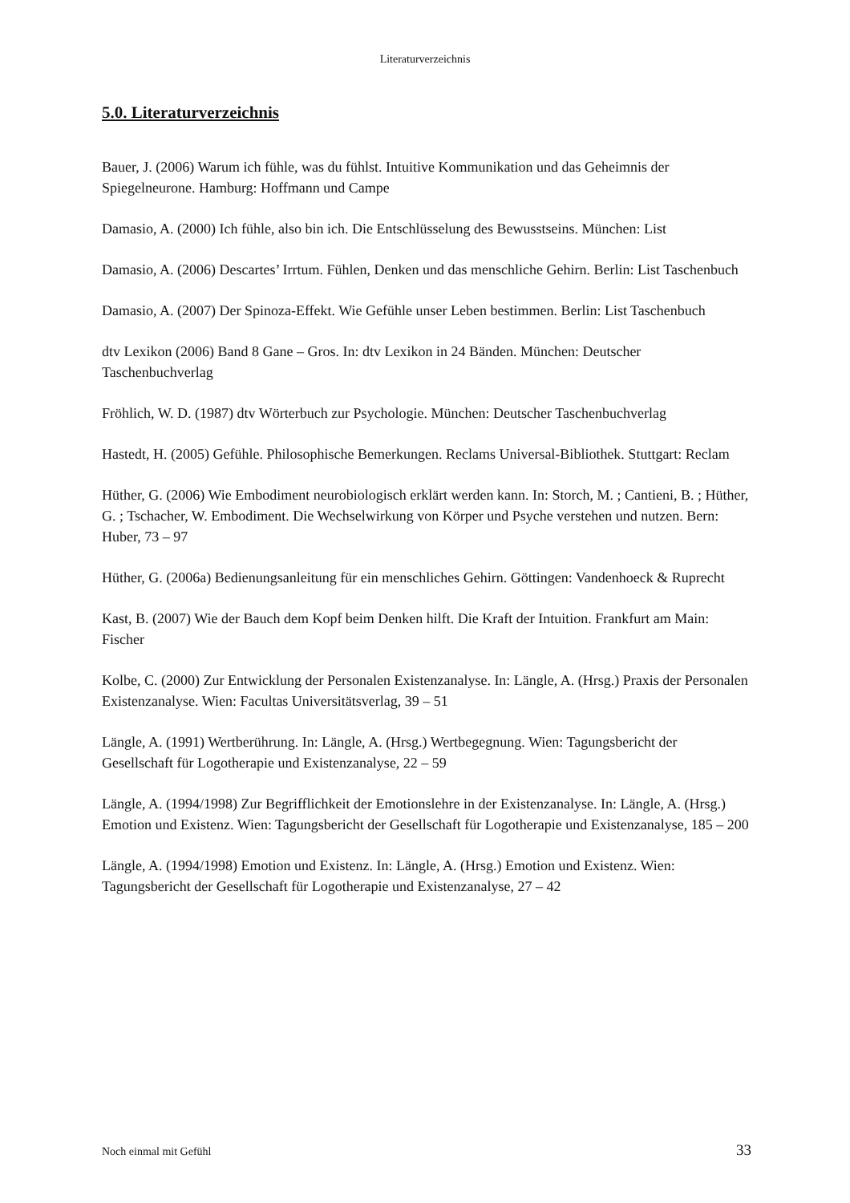Literaturverzeichnis
5.0. Literaturverzeichnis
Bauer, J. (2006) Warum ich fühle, was du fühlst. Intuitive Kommunikation und das Geheimnis der Spiegelneurone. Hamburg: Hoffmann und Campe
Damasio, A. (2000) Ich fühle, also bin ich. Die Entschlüsselung des Bewusstseins. München: List
Damasio, A. (2006) Descartes’ Irrtum. Fühlen, Denken und das menschliche Gehirn. Berlin: List Taschenbuch
Damasio, A. (2007) Der Spinoza-Effekt. Wie Gefühle unser Leben bestimmen. Berlin: List Taschenbuch
dtv Lexikon (2006) Band 8 Gane – Gros. In: dtv Lexikon in 24 Bänden. München: Deutscher Taschenbuchverlag
Fröhlich, W. D. (1987) dtv Wörterbuch zur Psychologie. München: Deutscher Taschenbuchverlag
Hastedt, H. (2005) Gefühle. Philosophische Bemerkungen. Reclams Universal-Bibliothek. Stuttgart: Reclam
Hüther, G. (2006) Wie Embodiment neurobiologisch erklärt werden kann. In: Storch, M. ; Cantieni, B. ; Hüther, G. ; Tschacher, W. Embodiment. Die Wechselwirkung von Körper und Psyche verstehen und nutzen. Bern: Huber, 73 – 97
Hüther, G. (2006a) Bedienungsanleitung für ein menschliches Gehirn. Göttingen: Vandenhoeck & Ruprecht
Kast, B. (2007) Wie der Bauch dem Kopf beim Denken hilft. Die Kraft der Intuition. Frankfurt am Main: Fischer
Kolbe, C. (2000) Zur Entwicklung der Personalen Existenzanalyse. In: Längle, A. (Hrsg.) Praxis der Personalen Existenzanalyse. Wien: Facultas Universitätsverlag, 39 – 51
Längle, A. (1991) Wertberührung. In: Längle, A. (Hrsg.) Wertbegegnung. Wien: Tagungsbericht der Gesellschaft für Logotherapie und Existenzanalyse, 22 – 59
Längle, A. (1994/1998) Zur Begrifflichkeit der Emotionslehre in der Existenzanalyse. In: Längle, A. (Hrsg.) Emotion und Existenz. Wien: Tagungsbericht der Gesellschaft für Logotherapie und Existenzanalyse, 185 – 200
Längle, A. (1994/1998) Emotion und Existenz. In: Längle, A. (Hrsg.) Emotion und Existenz. Wien: Tagungsbericht der Gesellschaft für Logotherapie und Existenzanalyse, 27 – 42
Noch einmal mit Gefühl 33